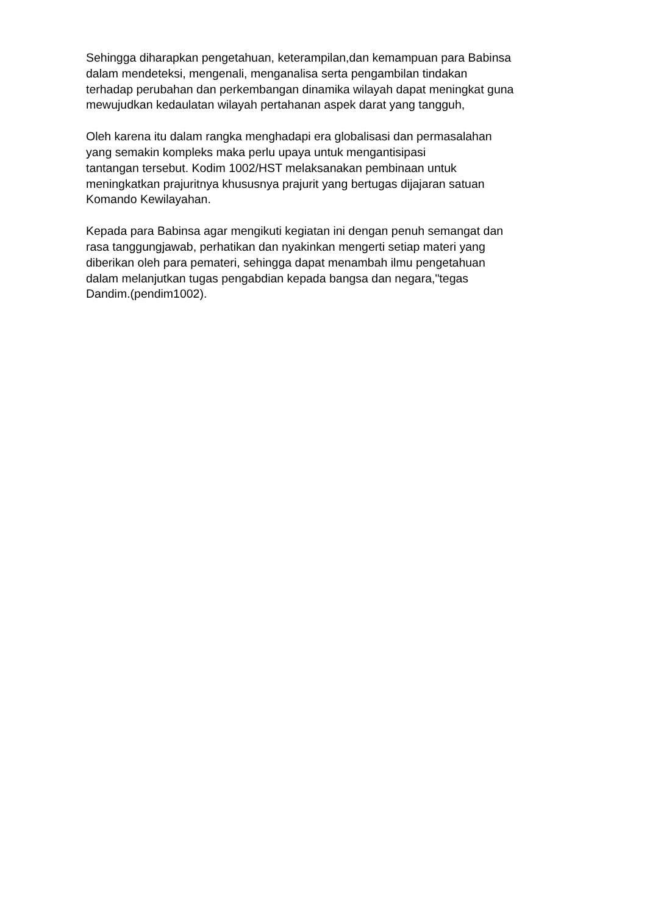Sehingga diharapkan pengetahuan, keterampilan,dan kemampuan para Babinsa dalam mendeteksi, mengenali, menganalisa serta pengambilan tindakan terhadap perubahan dan perkembangan dinamika wilayah dapat meningkat guna mewujudkan kedaulatan wilayah pertahanan aspek darat yang tangguh,
Oleh karena itu dalam rangka menghadapi era globalisasi dan permasalahan yang semakin kompleks maka perlu upaya untuk mengantisipasi tantangan tersebut. Kodim 1002/HST melaksanakan pembinaan untuk meningkatkan prajuritnya khususnya prajurit yang bertugas dijajaran satuan Komando Kewilayahan.
Kepada para Babinsa agar mengikuti kegiatan ini dengan penuh semangat dan rasa tanggungjawab, perhatikan dan nyakinkan mengerti setiap materi yang diberikan oleh para pemateri, sehingga dapat menambah ilmu pengetahuan dalam melanjutkan tugas pengabdian kepada bangsa dan negara,"tegas Dandim.(pendim1002).